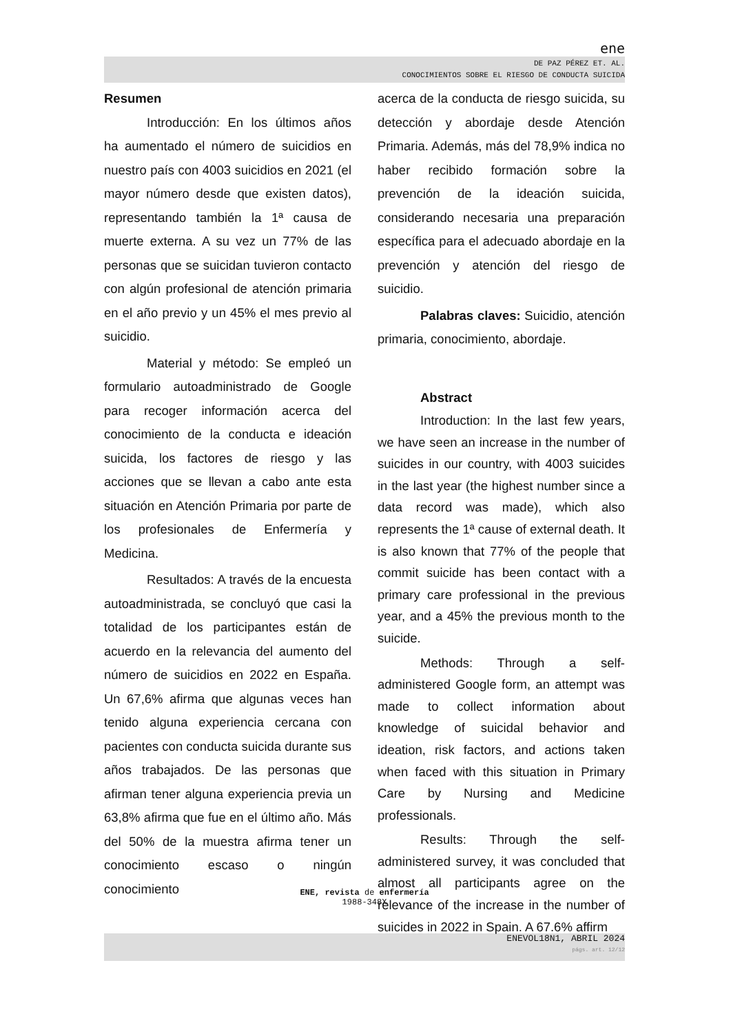ene
DE PAZ PÉREZ ET. AL.
CONOCIMIENTOS SOBRE EL RIESGO DE CONDUCTA SUICIDA
Resumen
Introducción: En los últimos años ha aumentado el número de suicidios en nuestro país con 4003 suicidios en 2021 (el mayor número desde que existen datos), representando también la 1ª causa de muerte externa. A su vez un 77% de las personas que se suicidan tuvieron contacto con algún profesional de atención primaria en el año previo y un 45% el mes previo al suicidio.
Material y método: Se empleó un formulario autoadministrado de Google para recoger información acerca del conocimiento de la conducta e ideación suicida, los factores de riesgo y las acciones que se llevan a cabo ante esta situación en Atención Primaria por parte de los profesionales de Enfermería y Medicina.
Resultados: A través de la encuesta autoadministrada, se concluyó que casi la totalidad de los participantes están de acuerdo en la relevancia del aumento del número de suicidios en 2022 en España. Un 67,6% afirma que algunas veces han tenido alguna experiencia cercana con pacientes con conducta suicida durante sus años trabajados. De las personas que afirman tener alguna experiencia previa un 63,8% afirma que fue en el último año. Más del 50% de la muestra afirma tener un conocimiento escaso o ningún conocimiento
acerca de la conducta de riesgo suicida, su detección y abordaje desde Atención Primaria. Además, más del 78,9% indica no haber recibido formación sobre la prevención de la ideación suicida, considerando necesaria una preparación específica para el adecuado abordaje en la prevención y atención del riesgo de suicidio.
Palabras claves: Suicidio, atención primaria, conocimiento, abordaje.
Abstract
Introduction: In the last few years, we have seen an increase in the number of suicides in our country, with 4003 suicides in the last year (the highest number since a data record was made), which also represents the 1ª cause of external death. It is also known that 77% of the people that commit suicide has been contact with a primary care professional in the previous year, and a 45% the previous month to the suicide.
Methods: Through a self-administered Google form, an attempt was made to collect information about knowledge of suicidal behavior and ideation, risk factors, and actions taken when faced with this situation in Primary Care by Nursing and Medicine professionals.
Results: Through the self-administered survey, it was concluded that almost all participants agree on the relevance of the increase in the number of suicides in 2022 in Spain. A 67.6% affirm
ENE, revista de enfermería
1988-348X
ENEVOL18N1, ABRIL 2024
págs. art. 12/12